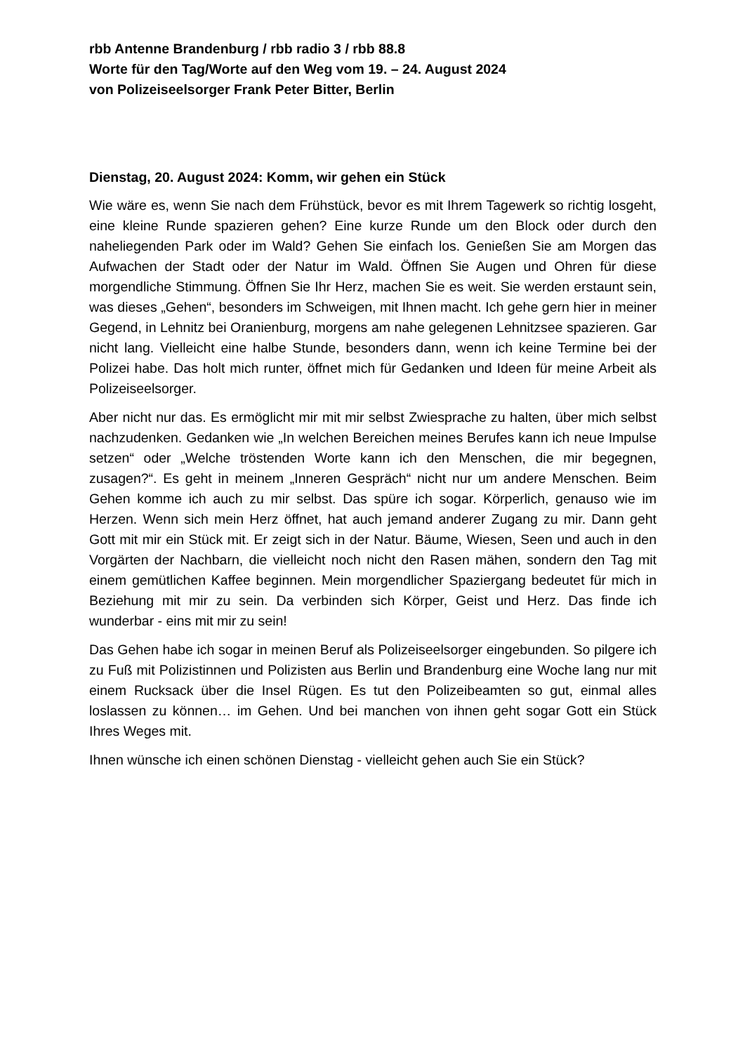rbb Antenne Brandenburg / rbb radio 3 / rbb 88.8
Worte für den Tag/Worte auf den Weg vom 19. – 24. August 2024
von Polizeiseelsorger Frank Peter Bitter, Berlin
Dienstag, 20. August 2024: Komm, wir gehen ein Stück
Wie wäre es, wenn Sie nach dem Frühstück, bevor es mit Ihrem Tagewerk so richtig losgeht, eine kleine Runde spazieren gehen? Eine kurze Runde um den Block oder durch den naheliegenden Park oder im Wald? Gehen Sie einfach los. Genießen Sie am Morgen das Aufwachen der Stadt oder der Natur im Wald. Öffnen Sie Augen und Ohren für diese morgendliche Stimmung. Öffnen Sie Ihr Herz, machen Sie es weit. Sie werden erstaunt sein, was dieses „Gehen“, besonders im Schweigen, mit Ihnen macht. Ich gehe gern hier in meiner Gegend, in Lehnitz bei Oranienburg, morgens am nahe gelegenen Lehnitzsee spazieren. Gar nicht lang. Vielleicht eine halbe Stunde, besonders dann, wenn ich keine Termine bei der Polizei habe. Das holt mich runter, öffnet mich für Gedanken und Ideen für meine Arbeit als Polizeiseelsorger.
Aber nicht nur das. Es ermöglicht mir mit mir selbst Zwiesprache zu halten, über mich selbst nachzudenken. Gedanken wie „In welchen Bereichen meines Berufes kann ich neue Impulse setzen“ oder „Welche tröstenden Worte kann ich den Menschen, die mir begegnen, zusagen?“. Es geht in meinem „Inneren Gespräch“ nicht nur um andere Menschen. Beim Gehen komme ich auch zu mir selbst. Das spüre ich sogar. Körperlich, genauso wie im Herzen. Wenn sich mein Herz öffnet, hat auch jemand anderer Zugang zu mir. Dann geht Gott mit mir ein Stück mit. Er zeigt sich in der Natur. Bäume, Wiesen, Seen und auch in den Vorgärten der Nachbarn, die vielleicht noch nicht den Rasen mähen, sondern den Tag mit einem gemütlichen Kaffee beginnen. Mein morgendlicher Spaziergang bedeutet für mich in Beziehung mit mir zu sein. Da verbinden sich Körper, Geist und Herz. Das finde ich wunderbar - eins mit mir zu sein!
Das Gehen habe ich sogar in meinen Beruf als Polizeiseelsorger eingebunden. So pilgere ich zu Fuß mit Polizistinnen und Polizisten aus Berlin und Brandenburg eine Woche lang nur mit einem Rucksack über die Insel Rügen. Es tut den Polizeibeamten so gut, einmal alles loslassen zu können… im Gehen. Und bei manchen von ihnen geht sogar Gott ein Stück Ihres Weges mit.
Ihnen wünsche ich einen schönen Dienstag - vielleicht gehen auch Sie ein Stück?